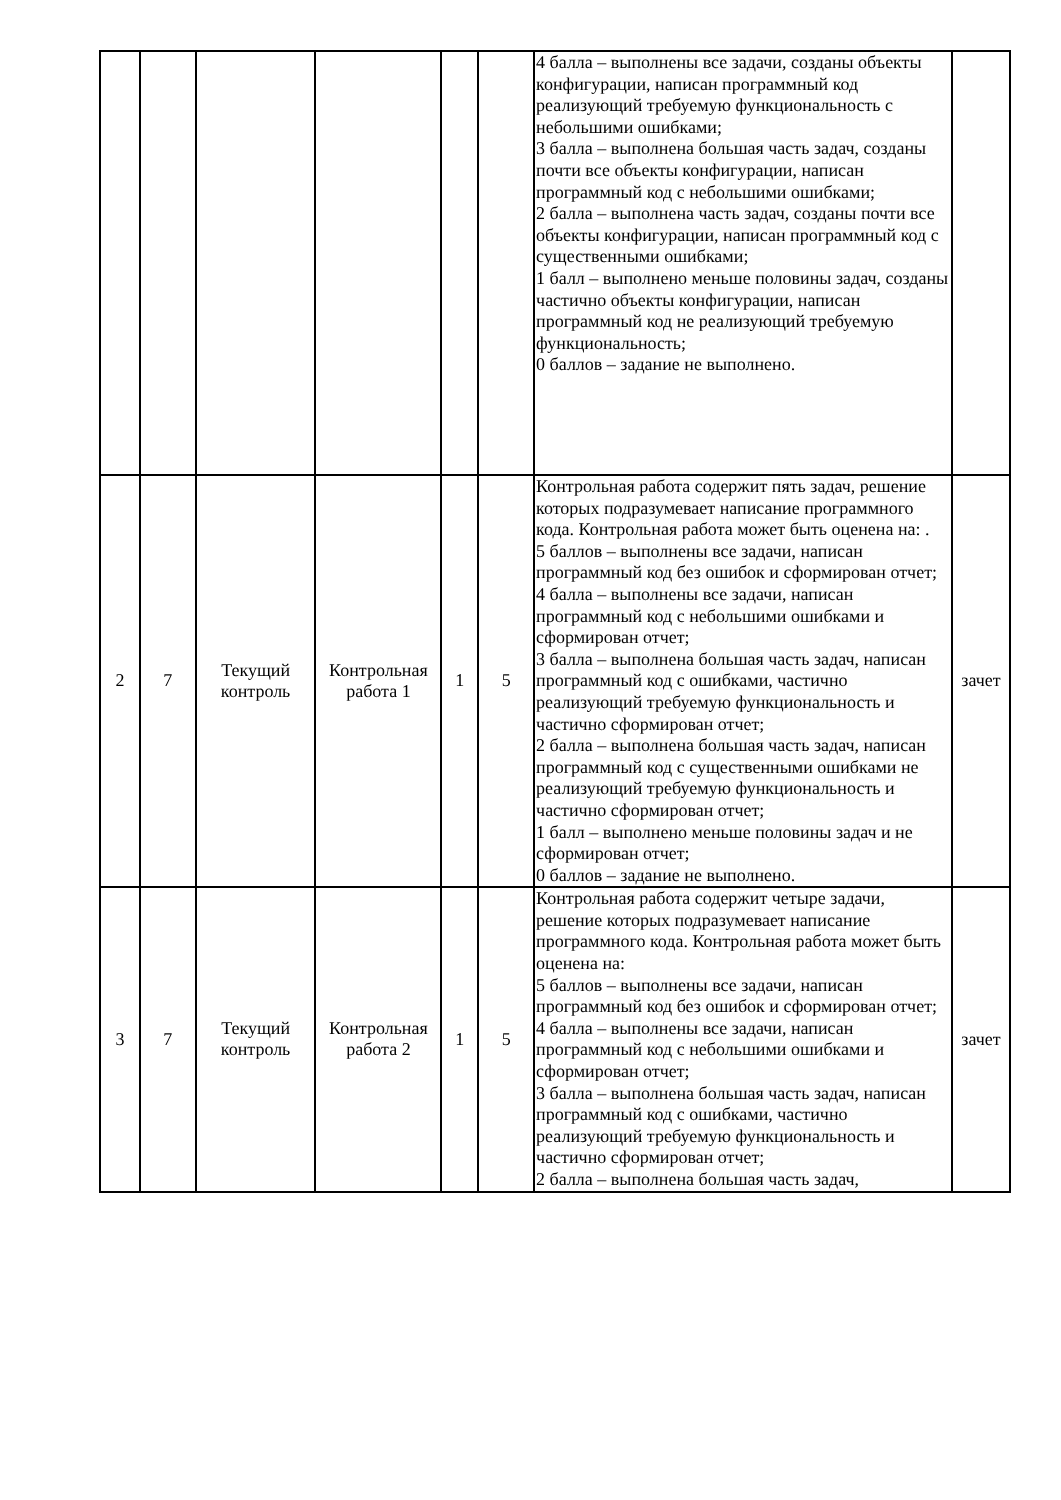| | | | | | | 4 балла – выполнены все задачи, созданы объекты конфигурации, написан программный код реализующий требуемую функциональность с небольшими ошибками; 3 балла – выполнена большая часть задач, созданы почти все объекты конфигурации, написан программный код с небольшими ошибками; 2 балла – выполнена часть задач, созданы почти все объекты конфигурации, написан программный код с существенными ошибками; 1 балл – выполнено меньше половины задач, созданы частично объекты конфигурации, написан программный код не реализующий требуемую функциональность; 0 баллов – задание не выполнено. | |
| 2 | 7 | Текущий контроль | Контрольная работа 1 | 1 | 5 | Контрольная работа содержит пять задач, решение которых подразумевает написание программного кода. Контрольная работа может быть оценена на: . 5 баллов – выполнены все задачи, написан программный код без ошибок и сформирован отчет; 4 балла – выполнены все задачи, написан программный код с небольшими ошибками и сформирован отчет; 3 балла – выполнена большая часть задач, написан программный код с ошибками, частично реализующий требуемую функциональность и частично сформирован отчет; 2 балла – выполнена большая часть задач, написан программный код с существенными ошибками не реализующий требуемую функциональность и частично сформирован отчет; 1 балл – выполнено меньше половины задач и не сформирован отчет; 0 баллов – задание не выполнено. | зачет |
| 3 | 7 | Текущий контроль | Контрольная работа 2 | 1 | 5 | Контрольная работа содержит четыре задачи, решение которых подразумевает написание программного кода. Контрольная работа может быть оценена на: 5 баллов – выполнены все задачи, написан программный код без ошибок и сформирован отчет; 4 балла – выполнены все задачи, написан программный код с небольшими ошибками и сформирован отчет; 3 балла – выполнена большая часть задач, написан программный код с ошибками, частично реализующий требуемую функциональность и частично сформирован отчет; 2 балла – выполнена большая часть задач, | зачет |